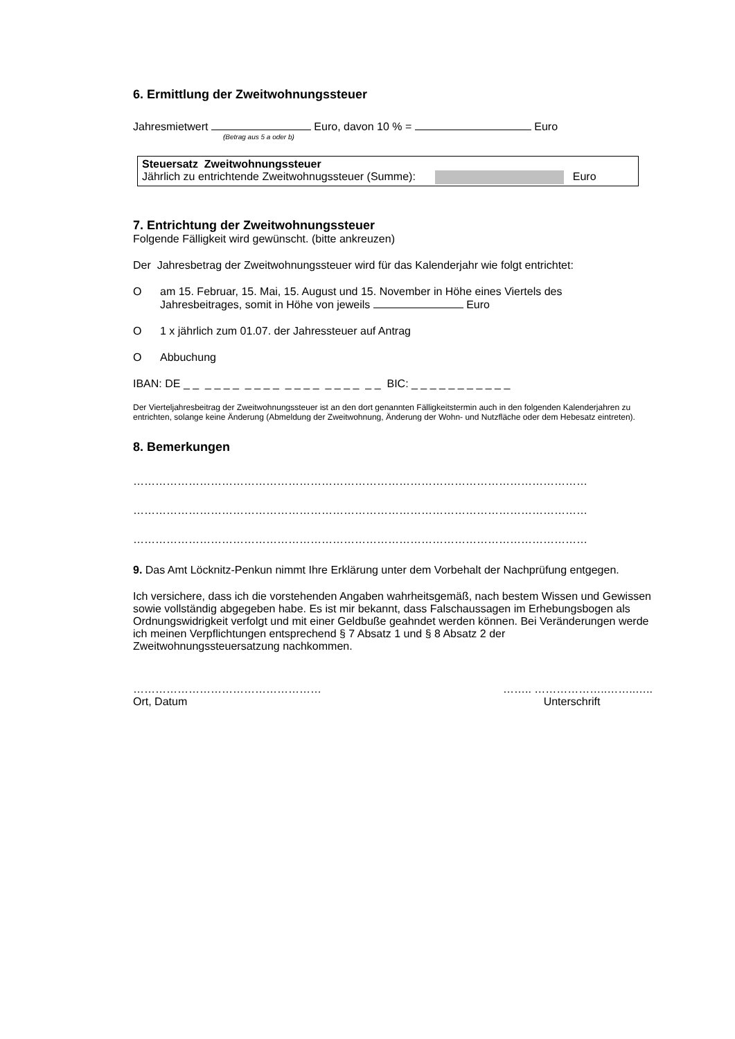6. Ermittlung der Zweitwohnungssteuer
Jahresmietwert Euro, davon 10 % = Euro
(Betrag aus 5 a oder b)
Steuersatz Zweitwohnungssteuer
Jährlich zu entrichtende Zweitwohnugssteuer (Summe): Euro
7. Entrichtung der Zweitwohnungssteuer
Folgende Fälligkeit wird gewünscht. (bitte ankreuzen)
Der Jahresbetrag der Zweitwohnungssteuer wird für das Kalenderjahr wie folgt entrichtet:
Oam 15. Februar, 15. Mai, 15. August und 15. November in Höhe eines Viertels des Jahresbeitrages, somit in Höhe von jeweils Euro
O 1 x jährlich zum 01.07. der Jahressteuer auf Antrag
O Abbuchung
IBAN: DE _ _ _ _ _ _ _ _ _ _ _ _ _ _ _ _ _ _ _ _ BIC: _ _ _ _ _ _ _ _ _ _ _
Der Vierteljahresbeitrag der Zweitwohnungssteuer ist an den dort genannten Fälligkeitstermin auch in den folgenden Kalenderjahren zu entrichten, solange keine Änderung (Abmeldung der Zweitwohnung, Änderung der Wohn- und Nutzfläche oder dem Hebesatz eintreten).
8. Bemerkungen
……………………………………………………………………………………………………………
……………………………………………………………………………………………………………
……………………………………………………………………………………………………………
9. Das Amt Löcknitz-Penkun nimmt Ihre Erklärung unter dem Vorbehalt der Nachprüfung entgegen.
Ich versichere, dass ich die vorstehenden Angaben wahrheitsgemäß, nach bestem Wissen und Gewissen sowie vollständig abgegeben habe. Es ist mir bekannt, dass Falschaussagen im Erhebungsbogen als Ordnungswidrigkeit verfolgt und mit einer Geldbuße geahndet werden können. Bei Veränderungen werde ich meinen Verpflichtungen entsprechend § 7 Absatz 1 und § 8 Absatz 2 der Zweitwohnungssteuersatzung nachkommen.
……………………………………………
Ort, Datum
…….. ………………..……..…..
Unterschrift